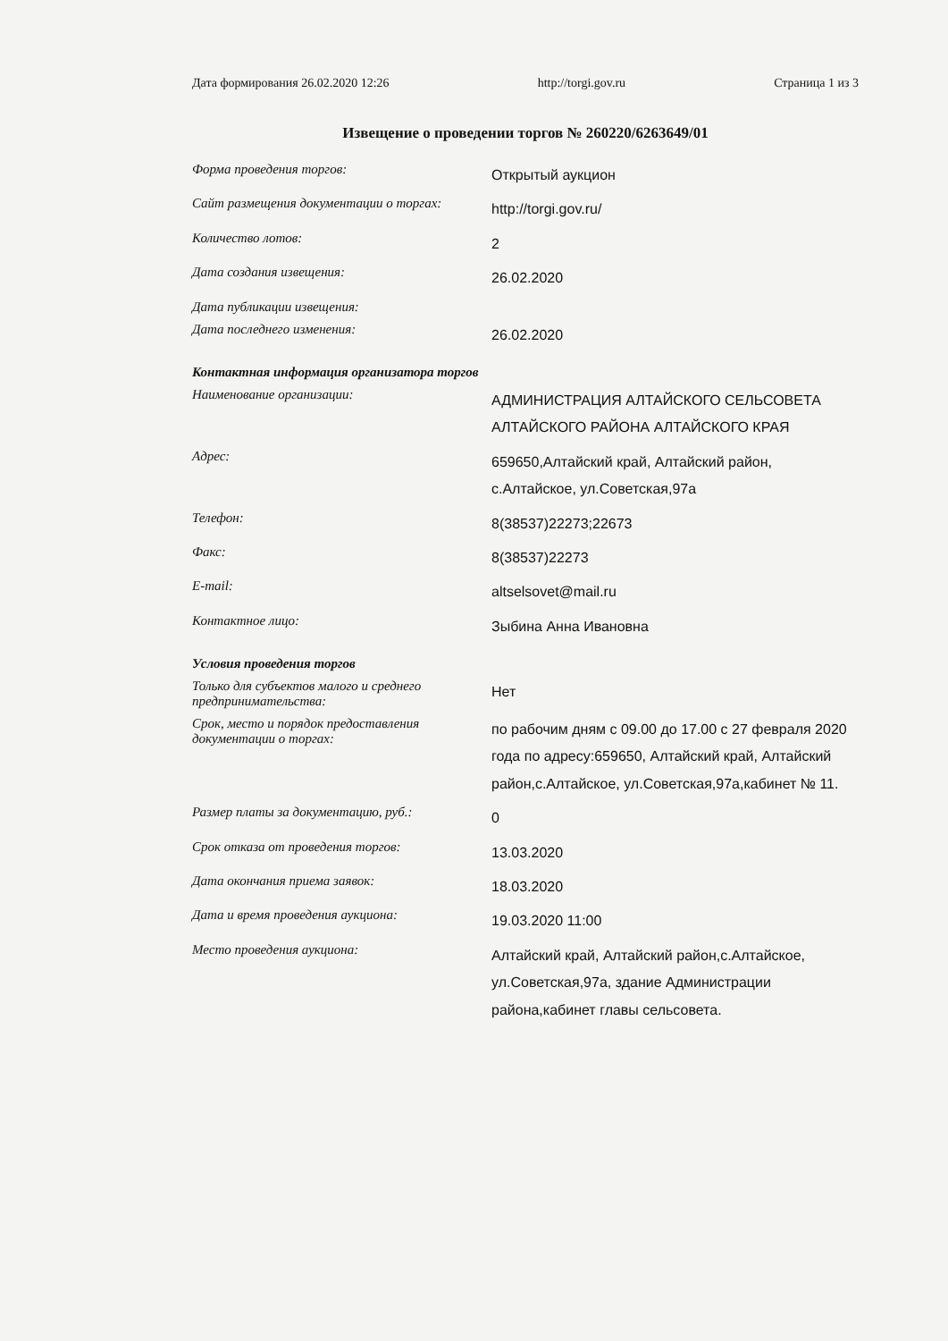Дата формирования 26.02.2020 12:26 http://torgi.gov.ru Страница 1 из 3
Извещение о проведении торгов № 260220/6263649/01
| Форма проведения торгов: | Открытый аукцион |
| Сайт размещения документации о торгах: | http://torgi.gov.ru/ |
| Количество лотов: | 2 |
| Дата создания извещения: | 26.02.2020 |
| Дата публикации извещения: | |
| Дата последнего изменения: | 26.02.2020 |
| Контактная информация организатора торгов | |
| Наименование организации: | АДМИНИСТРАЦИЯ АЛТАЙСКОГО СЕЛЬСОВЕТА АЛТАЙСКОГО РАЙОНА АЛТАЙСКОГО КРАЯ |
| Адрес: | 659650,Алтайский край, Алтайский район, с.Алтайское, ул.Советская,97а |
| Телефон: | 8(38537)22273;22673 |
| Факс: | 8(38537)22273 |
| E-mail: | altselsovet@mail.ru |
| Контактное лицо: | Зыбина Анна Ивановна |
| Условия проведения торгов | |
| Только для субъектов малого и среднего предпринимательства: | Нет |
| Срок, место и порядок предоставления документации о торгах: | по рабочим дням с 09.00 до 17.00 с 27 февраля 2020 года по адресу:659650, Алтайский край, Алтайский район,с.Алтайское, ул.Советская,97а,кабинет № 11. |
| Размер платы за документацию, руб.: | 0 |
| Срок отказа от проведения торгов: | 13.03.2020 |
| Дата окончания приема заявок: | 18.03.2020 |
| Дата и время проведения аукциона: | 19.03.2020 11:00 |
| Место проведения аукциона: | Алтайский край, Алтайский район,с.Алтайское, ул.Советская,97а, здание Администрации района,кабинет главы сельсовета. |